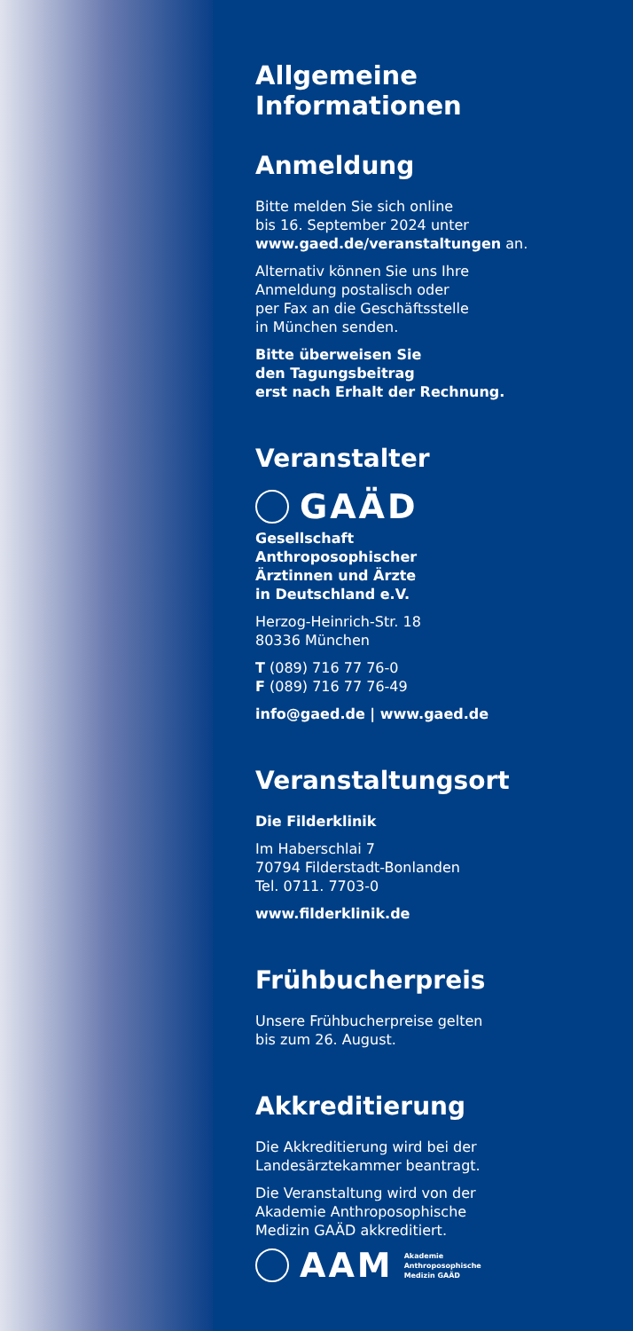Allgemeine Informationen
Anmeldung
Bitte melden Sie sich online
bis 16. September 2024 unter
www.gaed.de/veranstaltungen an.
Alternativ können Sie uns Ihre
Anmeldung postalisch oder
per Fax an die Geschäftsstelle
in München senden.
Bitte überweisen Sie
den Tagungsbeitrag
erst nach Erhalt der Rechnung.
Veranstalter
GAÄD
Gesellschaft
Anthroposophischer
Ärztinnen und Ärzte
in Deutschland e.V.
Herzog-Heinrich-Str. 18
80336 München
T (089) 716 77 76-0
F (089) 716 77 76-49
info@gaed.de | www.gaed.de
Veranstaltungsort
Die Filderklinik
Im Haberschlai 7
70794 Filderstadt-Bonlanden
Tel. 0711. 7703-0
www.filderklinik.de
Frühbucherpreis
Unsere Frühbucherpreise gelten
bis zum 26. August.
Akkreditierung
Die Akkreditierung wird bei der
Landesärztekammer beantragt.
Die Veranstaltung wird von der
Akademie Anthroposophische
Medizin GAÄD akkreditiert.
AAM Akademie
Anthroposophische
Medizin GAÄD